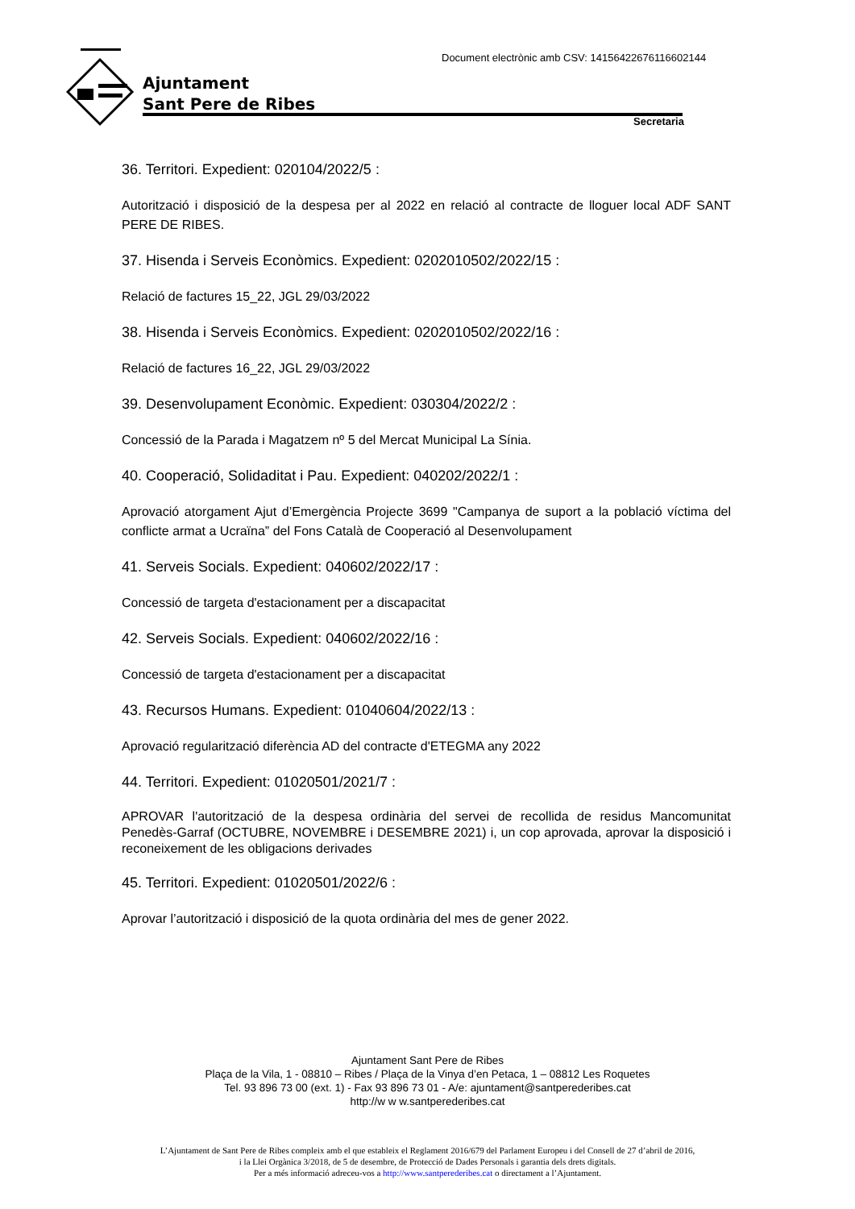Document electrònic amb CSV: 14156422676116602144
Ajuntament
Sant Pere de Ribes
Secretaria
36. Territori. Expedient: 020104/2022/5 :
Autorització i disposició de la despesa per al 2022 en relació al contracte de lloguer local ADF SANT PERE DE RIBES.
37. Hisenda i Serveis Econòmics. Expedient: 0202010502/2022/15 :
Relació de factures 15_22, JGL 29/03/2022
38. Hisenda i Serveis Econòmics. Expedient: 0202010502/2022/16 :
Relació de factures 16_22, JGL 29/03/2022
39. Desenvolupament Econòmic. Expedient: 030304/2022/2 :
Concessió de la Parada i Magatzem nº 5 del Mercat Municipal La Sínia.
40. Cooperació, Solidaditat i Pau. Expedient: 040202/2022/1 :
Aprovació atorgament Ajut d’Emergència Projecte 3699 "Campanya de suport a la població víctima del conflicte armat a Ucraïna” del Fons Català de Cooperació al Desenvolupament
41. Serveis Socials. Expedient: 040602/2022/17 :
Concessió de targeta d'estacionament per a discapacitat
42. Serveis Socials. Expedient: 040602/2022/16 :
Concessió de targeta d'estacionament per a discapacitat
43. Recursos Humans. Expedient: 01040604/2022/13 :
Aprovació regularització diferència AD del contracte d'ETEGMA any 2022
44. Territori. Expedient: 01020501/2021/7 :
APROVAR l'autorització de la despesa ordinària del servei de recollida de residus Mancomunitat Penedès-Garraf (OCTUBRE, NOVEMBRE i DESEMBRE 2021) i, un cop aprovada, aprovar la disposició i reconeixement de les obligacions derivades
45. Territori. Expedient: 01020501/2022/6 :
Aprovar l’autorització i disposició de la quota ordinària del mes de gener 2022.
Ajuntament Sant Pere de Ribes
Plaça de la Vila, 1 - 08810 – Ribes / Plaça de la Vinya d’en Petaca, 1 – 08812 Les Roquetes
Tel. 93 896 73 00 (ext. 1) - Fax 93 896 73 01 - A/e: ajuntament@santperederibes.cat
http://w w w.santperederibes.cat
L’Ajuntament de Sant Pere de Ribes compleix amb el que estableix el Reglament 2016/679 del Parlament Europeu i del Consell de 27 d’abril de 2016,
i la Llei Orgànica 3/2018, de 5 de desembre, de Protecció de Dades Personals i garantia dels drets digitals.
Per a més informació adreceu-vos a http://www.santperederibes.cat o directament a l’Ajuntament.